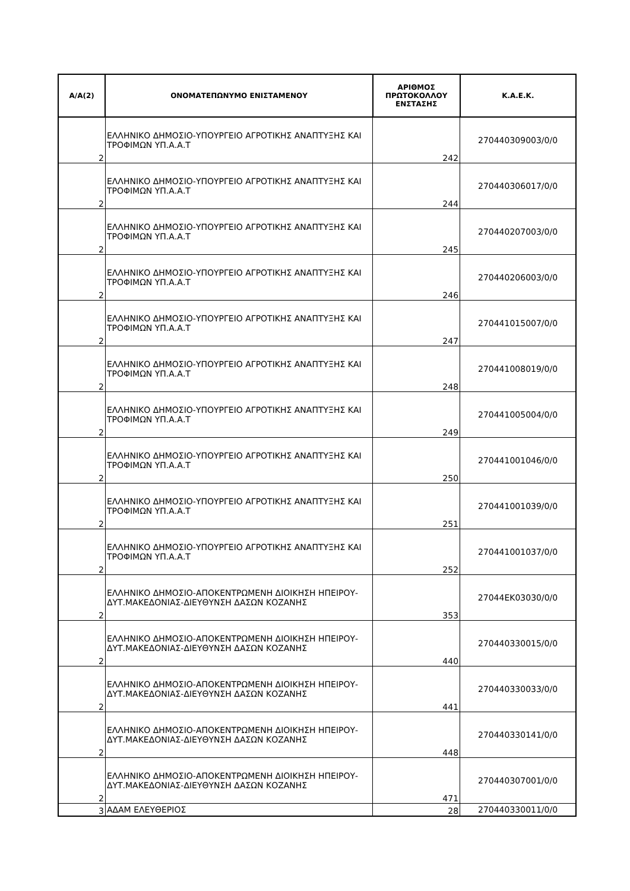| Α/Α(2) | ΟΝΟΜΑΤΕΠΩΝΥΜΟ ΕΝΙΣΤΑΜΕΝΟΥ | ΑΡΙΘΜΟΣ ΠΡΩΤΟΚΟΛΛΟΥ ΕΝΣΤΑΣΗΣ | Κ.Α.Ε.Κ. |
| --- | --- | --- | --- |
| 2 | ΕΛΛΗΝΙΚΟ ΔΗΜΟΣΙΟ-ΥΠΟΥΡΓΕΙΟ ΑΓΡΟΤΙΚΗΣ ΑΝΑΠΤΥΞΗΣ ΚΑΙ ΤΡΟΦΙΜΩΝ ΥΠ.Α.Α.Τ | 242 | 270440309003/0/0 |
| 2 | ΕΛΛΗΝΙΚΟ ΔΗΜΟΣΙΟ-ΥΠΟΥΡΓΕΙΟ ΑΓΡΟΤΙΚΗΣ ΑΝΑΠΤΥΞΗΣ ΚΑΙ ΤΡΟΦΙΜΩΝ ΥΠ.Α.Α.Τ | 244 | 270440306017/0/0 |
| 2 | ΕΛΛΗΝΙΚΟ ΔΗΜΟΣΙΟ-ΥΠΟΥΡΓΕΙΟ ΑΓΡΟΤΙΚΗΣ ΑΝΑΠΤΥΞΗΣ ΚΑΙ ΤΡΟΦΙΜΩΝ ΥΠ.Α.Α.Τ | 245 | 270440207003/0/0 |
| 2 | ΕΛΛΗΝΙΚΟ ΔΗΜΟΣΙΟ-ΥΠΟΥΡΓΕΙΟ ΑΓΡΟΤΙΚΗΣ ΑΝΑΠΤΥΞΗΣ ΚΑΙ ΤΡΟΦΙΜΩΝ ΥΠ.Α.Α.Τ | 246 | 270440206003/0/0 |
| 2 | ΕΛΛΗΝΙΚΟ ΔΗΜΟΣΙΟ-ΥΠΟΥΡΓΕΙΟ ΑΓΡΟΤΙΚΗΣ ΑΝΑΠΤΥΞΗΣ ΚΑΙ ΤΡΟΦΙΜΩΝ ΥΠ.Α.Α.Τ | 247 | 270441015007/0/0 |
| 2 | ΕΛΛΗΝΙΚΟ ΔΗΜΟΣΙΟ-ΥΠΟΥΡΓΕΙΟ ΑΓΡΟΤΙΚΗΣ ΑΝΑΠΤΥΞΗΣ ΚΑΙ ΤΡΟΦΙΜΩΝ ΥΠ.Α.Α.Τ | 248 | 270441008019/0/0 |
| 2 | ΕΛΛΗΝΙΚΟ ΔΗΜΟΣΙΟ-ΥΠΟΥΡΓΕΙΟ ΑΓΡΟΤΙΚΗΣ ΑΝΑΠΤΥΞΗΣ ΚΑΙ ΤΡΟΦΙΜΩΝ ΥΠ.Α.Α.Τ | 249 | 270441005004/0/0 |
| 2 | ΕΛΛΗΝΙΚΟ ΔΗΜΟΣΙΟ-ΥΠΟΥΡΓΕΙΟ ΑΓΡΟΤΙΚΗΣ ΑΝΑΠΤΥΞΗΣ ΚΑΙ ΤΡΟΦΙΜΩΝ ΥΠ.Α.Α.Τ | 250 | 270441001046/0/0 |
| 2 | ΕΛΛΗΝΙΚΟ ΔΗΜΟΣΙΟ-ΥΠΟΥΡΓΕΙΟ ΑΓΡΟΤΙΚΗΣ ΑΝΑΠΤΥΞΗΣ ΚΑΙ ΤΡΟΦΙΜΩΝ ΥΠ.Α.Α.Τ | 251 | 270441001039/0/0 |
| 2 | ΕΛΛΗΝΙΚΟ ΔΗΜΟΣΙΟ-ΥΠΟΥΡΓΕΙΟ ΑΓΡΟΤΙΚΗΣ ΑΝΑΠΤΥΞΗΣ ΚΑΙ ΤΡΟΦΙΜΩΝ ΥΠ.Α.Α.Τ | 252 | 270441001037/0/0 |
| 2 | ΕΛΛΗΝΙΚΟ ΔΗΜΟΣΙΟ-ΑΠΟΚΕΝΤΡΩΜΕΝΗ ΔΙΟΙΚΗΣΗ ΗΠΕΙΡΟΥ-ΔΥΤ.ΜΑΚΕΔΟΝΙΑΣ-ΔΙΕΥΘΥΝΣΗ ΔΑΣΩΝ ΚΟΖΑΝΗΣ | 353 | 27044ΕΚ03030/0/0 |
| 2 | ΕΛΛΗΝΙΚΟ ΔΗΜΟΣΙΟ-ΑΠΟΚΕΝΤΡΩΜΕΝΗ ΔΙΟΙΚΗΣΗ ΗΠΕΙΡΟΥ-ΔΥΤ.ΜΑΚΕΔΟΝΙΑΣ-ΔΙΕΥΘΥΝΣΗ ΔΑΣΩΝ ΚΟΖΑΝΗΣ | 440 | 270440330015/0/0 |
| 2 | ΕΛΛΗΝΙΚΟ ΔΗΜΟΣΙΟ-ΑΠΟΚΕΝΤΡΩΜΕΝΗ ΔΙΟΙΚΗΣΗ ΗΠΕΙΡΟΥ-ΔΥΤ.ΜΑΚΕΔΟΝΙΑΣ-ΔΙΕΥΘΥΝΣΗ ΔΑΣΩΝ ΚΟΖΑΝΗΣ | 441 | 270440330033/0/0 |
| 2 | ΕΛΛΗΝΙΚΟ ΔΗΜΟΣΙΟ-ΑΠΟΚΕΝΤΡΩΜΕΝΗ ΔΙΟΙΚΗΣΗ ΗΠΕΙΡΟΥ-ΔΥΤ.ΜΑΚΕΔΟΝΙΑΣ-ΔΙΕΥΘΥΝΣΗ ΔΑΣΩΝ ΚΟΖΑΝΗΣ | 448 | 270440330141/0/0 |
| 2 | ΕΛΛΗΝΙΚΟ ΔΗΜΟΣΙΟ-ΑΠΟΚΕΝΤΡΩΜΕΝΗ ΔΙΟΙΚΗΣΗ ΗΠΕΙΡΟΥ-ΔΥΤ.ΜΑΚΕΔΟΝΙΑΣ-ΔΙΕΥΘΥΝΣΗ ΔΑΣΩΝ ΚΟΖΑΝΗΣ | 471 | 270440307001/0/0 |
| 3 | ΑΔΑΜ ΕΛΕΥΘΕΡΙΟΣ | 28 | 270440330011/0/0 |